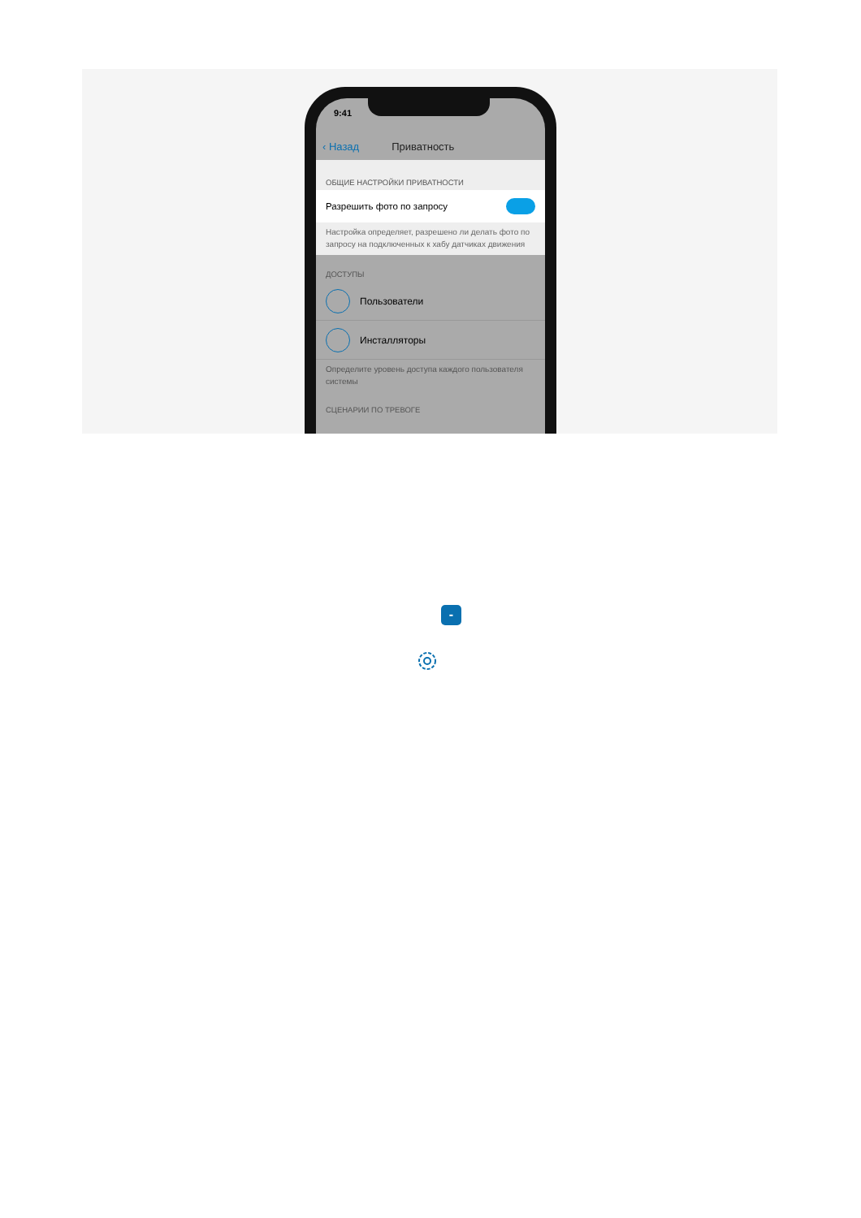9:41
‹ Назад Приватность
ОБЩИЕ НАСТРОЙКИ ПРИВАТНОСТИ
Разрешить фото по запросу
Настройка определяет, разрешено ли делать фото по запросу на подключенных к хабу датчиках движения
ДОСТУПЫ
Пользователи
Инсталляторы
Определите уровень доступа каждого пользователя системы
СЦЕНАРИИ ПО ТРЕВОГЕ
-